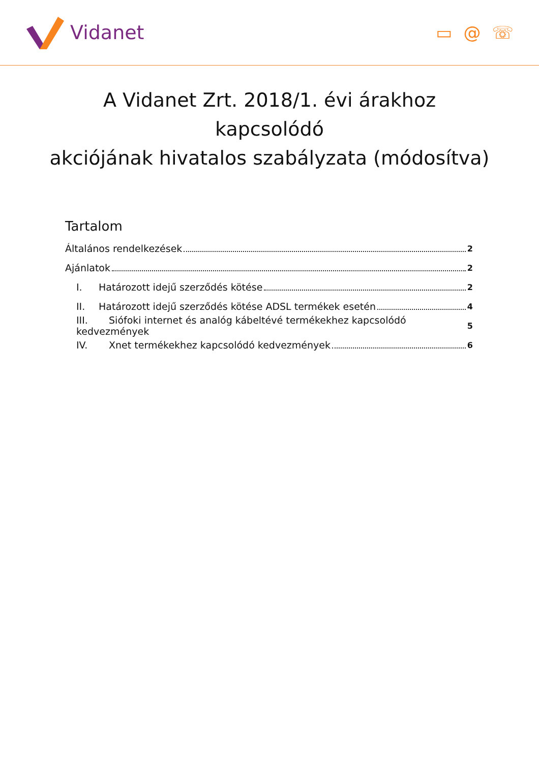Vidanet ▭ @ ☏
A Vidanet Zrt. 2018/1. évi árakhoz
kapcsolódó
akciójának hivatalos szabályzata (módosítva)
Tartalom
Általános rendelkezések 2
Ajánlatok 2
I. Határozott idejű szerződés kötése 2
II. Határozott idejű szerződés kötése ADSL termékek esetén 4
III. Siófoki internet és analóg kábeltévé termékekhez kapcsolódó kedvezmények 5
IV. Xnet termékekhez kapcsolódó kedvezmények 6